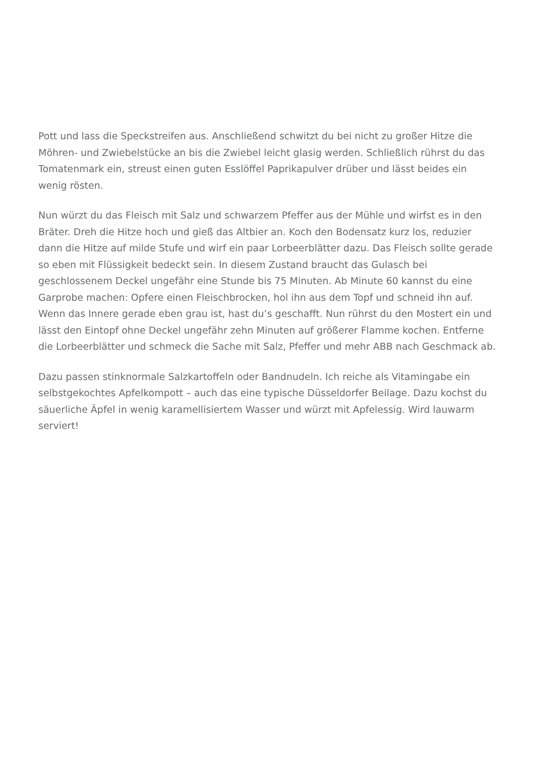Pott und lass die Speckstreifen aus. Anschließend schwitzt du bei nicht zu großer Hitze die Möhren- und Zwiebelstücke an bis die Zwiebel leicht glasig werden. Schließlich rührst du das Tomatenmark ein, streust einen guten Esslöffel Paprikapulver drüber und lässt beides ein wenig rösten.
Nun würzt du das Fleisch mit Salz und schwarzem Pfeffer aus der Mühle und wirfst es in den Bräter. Dreh die Hitze hoch und gieß das Altbier an. Koch den Bodensatz kurz los, reduzier dann die Hitze auf milde Stufe und wirf ein paar Lorbeerblätter dazu. Das Fleisch sollte gerade so eben mit Flüssigkeit bedeckt sein. In diesem Zustand braucht das Gulasch bei geschlossenem Deckel ungefähr eine Stunde bis 75 Minuten. Ab Minute 60 kannst du eine Garprobe machen: Opfere einen Fleischbrocken, hol ihn aus dem Topf und schneid ihn auf. Wenn das Innere gerade eben grau ist, hast du’s geschafft. Nun rührst du den Mostert ein und lässt den Eintopf ohne Deckel ungefähr zehn Minuten auf größerer Flamme kochen. Entferne die Lorbeerblätter und schmeck die Sache mit Salz, Pfeffer und mehr ABB nach Geschmack ab.
Dazu passen stinknormale Salzkartoffeln oder Bandnudeln. Ich reiche als Vitamingabe ein selbstgekochtes Apfelkompott – auch das eine typische Düsseldorfer Beilage. Dazu kochst du säuerliche Äpfel in wenig karamellisiertem Wasser und würzt mit Apfelessig. Wird lauwarm serviert!